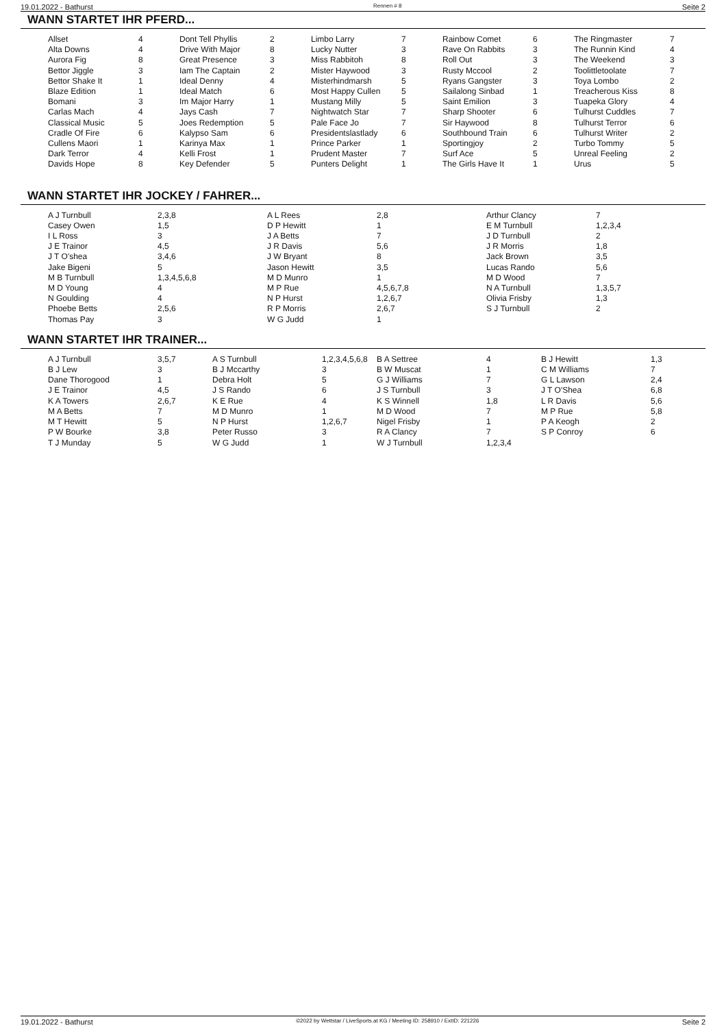19.01.2022 - Bathurst Rennen # 8 Seite 2
WANN STARTET IHR PFERD...
| Allset | 4 | Dont Tell Phyllis | 2 | Limbo Larry | 7 | Rainbow Comet | 6 | The Ringmaster | 7 |
| Alta Downs | 4 | Drive With Major | 8 | Lucky Nutter | 3 | Rave On Rabbits | 3 | The Runnin Kind | 4 |
| Aurora Fig | 8 | Great Presence | 3 | Miss Rabbitoh | 8 | Roll Out | 3 | The Weekend | 3 |
| Bettor Jiggle | 3 | Iam The Captain | 2 | Mister Haywood | 3 | Rusty Mccool | 2 | Toolittletoolate | 7 |
| Bettor Shake It | 1 | Ideal Denny | 4 | Misterhindmarsh | 5 | Ryans Gangster | 3 | Toya Lombo | 2 |
| Blaze Edition | 1 | Ideal Match | 6 | Most Happy Cullen | 5 | Sailalong Sinbad | 1 | Treacherous Kiss | 8 |
| Bomani | 3 | Im Major Harry | 1 | Mustang Milly | 5 | Saint Emilion | 3 | Tuapeka Glory | 4 |
| Carlas Mach | 4 | Jays Cash | 7 | Nightwatch Star | 7 | Sharp Shooter | 6 | Tulhurst Cuddles | 7 |
| Classical Music | 5 | Joes Redemption | 5 | Pale Face Jo | 7 | Sir Haywood | 8 | Tulhurst Terror | 6 |
| Cradle Of Fire | 6 | Kalypso Sam | 6 | Presidentslastlady | 6 | Southbound Train | 6 | Tulhurst Writer | 2 |
| Cullens Maori | 1 | Karinya Max | 1 | Prince Parker | 1 | Sportingjoy | 2 | Turbo Tommy | 5 |
| Dark Terror | 4 | Kelli Frost | 1 | Prudent Master | 7 | Surf Ace | 5 | Unreal Feeling | 2 |
| Davids Hope | 8 | Key Defender | 5 | Punters Delight | 1 | The Girls Have It | 1 | Urus | 5 |
WANN STARTET IHR JOCKEY / FAHRER...
| A J Turnbull | 2,3,8 | A L Rees | 2,8 | Arthur Clancy | 7 |
| Casey Owen | 1,5 | D P Hewitt | 1 | E M Turnbull | 1,2,3,4 |
| I L Ross | 3 | J A Betts | 7 | J D Turnbull | 2 |
| J E Trainor | 4,5 | J R Davis | 5,6 | J R Morris | 1,8 |
| J T O'shea | 3,4,6 | J W Bryant | 8 | Jack Brown | 3,5 |
| Jake Bigeni | 5 | Jason Hewitt | 3,5 | Lucas Rando | 5,6 |
| M B Turnbull | 1,3,4,5,6,8 | M D Munro | 1 | M D Wood | 7 |
| M D Young | 4 | M P Rue | 4,5,6,7,8 | N A Turnbull | 1,3,5,7 |
| N Goulding | 4 | N P Hurst | 1,2,6,7 | Olivia Frisby | 1,3 |
| Phoebe Betts | 2,5,6 | R P Morris | 2,6,7 | S J Turnbull | 2 |
| Thomas Pay | 3 | W G Judd | 1 | | |
WANN STARTET IHR TRAINER...
| A J Turnbull | 3,5,7 | A S Turnbull | 1,2,3,4,5,6,8 | B A Settree | 4 | B J Hewitt | 1,3 |
| B J Lew | 3 | B J Mccarthy | 3 | B W Muscat | 1 | C M Williams | 7 |
| Dane Thorogood | 1 | Debra Holt | 5 | G J Williams | 7 | G L Lawson | 2,4 |
| J E Trainor | 4,5 | J S Rando | 6 | J S Turnbull | 3 | J T O'Shea | 6,8 |
| K A Towers | 2,6,7 | K E Rue | 4 | K S Winnell | 1,8 | L R Davis | 5,6 |
| M A Betts | 7 | M D Munro | 1 | M D Wood | 7 | M P Rue | 5,8 |
| M T Hewitt | 5 | N P Hurst | 1,2,6,7 | Nigel Frisby | 1 | P A Keogh | 2 |
| P W Bourke | 3,8 | Peter Russo | 3 | R A Clancy | 7 | S P Conroy | 6 |
| T J Munday | 5 | W G Judd | 1 | W J Turnbull | 1,2,3,4 | | |
19.01.2022 - Bathurst ©2022 by Wettstar / LiveSports.at KG / Meeting ID: 258910 / ExtID: 221226 Seite 2